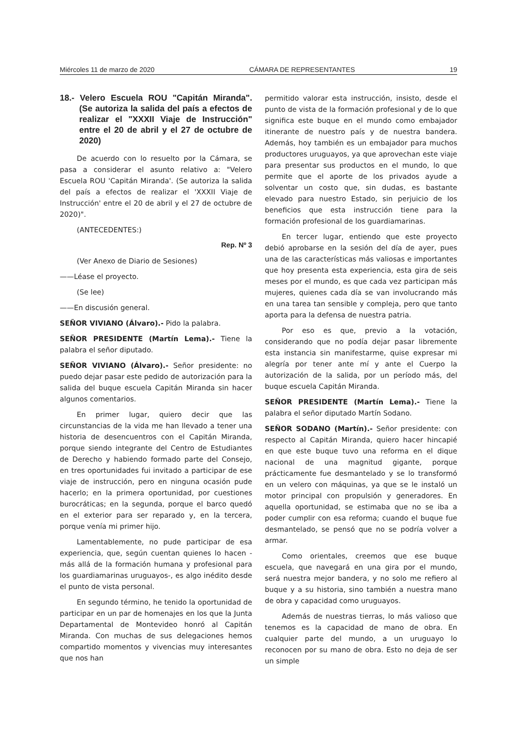Miércoles 11 de marzo de 2020 CÁMARA DE REPRESENTANTES 19
18.- Velero Escuela ROU "Capitán Miranda". (Se autoriza la salida del país a efectos de realizar el "XXXII Viaje de Instrucción" entre el 20 de abril y el 27 de octubre de 2020)
De acuerdo con lo resuelto por la Cámara, se pasa a considerar el asunto relativo a: "Velero Escuela ROU 'Capitán Miranda'. (Se autoriza la salida del país a efectos de realizar el 'XXXII Viaje de Instrucción' entre el 20 de abril y el 27 de octubre de 2020)".
(ANTECEDENTES:)
Rep. Nº 3
(Ver Anexo de Diario de Sesiones)
——Léase el proyecto.
(Se lee)
——En discusión general.
SEÑOR VIVIANO (Álvaro).- Pido la palabra.
SEÑOR PRESIDENTE (Martín Lema).- Tiene la palabra el señor diputado.
SEÑOR VIVIANO (Álvaro).- Señor presidente: no puedo dejar pasar este pedido de autorización para la salida del buque escuela Capitán Miranda sin hacer algunos comentarios.
En primer lugar, quiero decir que las circunstancias de la vida me han llevado a tener una historia de desencuentros con el Capitán Miranda, porque siendo integrante del Centro de Estudiantes de Derecho y habiendo formado parte del Consejo, en tres oportunidades fui invitado a participar de ese viaje de instrucción, pero en ninguna ocasión pude hacerlo; en la primera oportunidad, por cuestiones burocráticas; en la segunda, porque el barco quedó en el exterior para ser reparado y, en la tercera, porque venía mi primer hijo.
Lamentablemente, no pude participar de esa experiencia, que, según cuentan quienes lo hacen -más allá de la formación humana y profesional para los guardiamarinas uruguayos-, es algo inédito desde el punto de vista personal.
En segundo término, he tenido la oportunidad de participar en un par de homenajes en los que la Junta Departamental de Montevideo honró al Capitán Miranda. Con muchas de sus delegaciones hemos compartido momentos y vivencias muy interesantes que nos han
permitido valorar esta instrucción, insisto, desde el punto de vista de la formación profesional y de lo que significa este buque en el mundo como embajador itinerante de nuestro país y de nuestra bandera. Además, hoy también es un embajador para muchos productores uruguayos, ya que aprovechan este viaje para presentar sus productos en el mundo, lo que permite que el aporte de los privados ayude a solventar un costo que, sin dudas, es bastante elevado para nuestro Estado, sin perjuicio de los beneficios que esta instrucción tiene para la formación profesional de los guardiamarinas.
En tercer lugar, entiendo que este proyecto debió aprobarse en la sesión del día de ayer, pues una de las características más valiosas e importantes que hoy presenta esta experiencia, esta gira de seis meses por el mundo, es que cada vez participan más mujeres, quienes cada día se van involucrando más en una tarea tan sensible y compleja, pero que tanto aporta para la defensa de nuestra patria.
Por eso es que, previo a la votación, considerando que no podía dejar pasar libremente esta instancia sin manifestarme, quise expresar mi alegría por tener ante mí y ante el Cuerpo la autorización de la salida, por un período más, del buque escuela Capitán Miranda.
SEÑOR PRESIDENTE (Martín Lema).- Tiene la palabra el señor diputado Martín Sodano.
SEÑOR SODANO (Martín).- Señor presidente: con respecto al Capitán Miranda, quiero hacer hincapié en que este buque tuvo una reforma en el dique nacional de una magnitud gigante, porque prácticamente fue desmantelado y se lo transformó en un velero con máquinas, ya que se le instaló un motor principal con propulsión y generadores. En aquella oportunidad, se estimaba que no se iba a poder cumplir con esa reforma; cuando el buque fue desmantelado, se pensó que no se podría volver a armar.
Como orientales, creemos que ese buque escuela, que navegará en una gira por el mundo, será nuestra mejor bandera, y no solo me refiero al buque y a su historia, sino también a nuestra mano de obra y capacidad como uruguayos.
Además de nuestras tierras, lo más valioso que tenemos es la capacidad de mano de obra. En cualquier parte del mundo, a un uruguayo lo reconocen por su mano de obra. Esto no deja de ser un simple